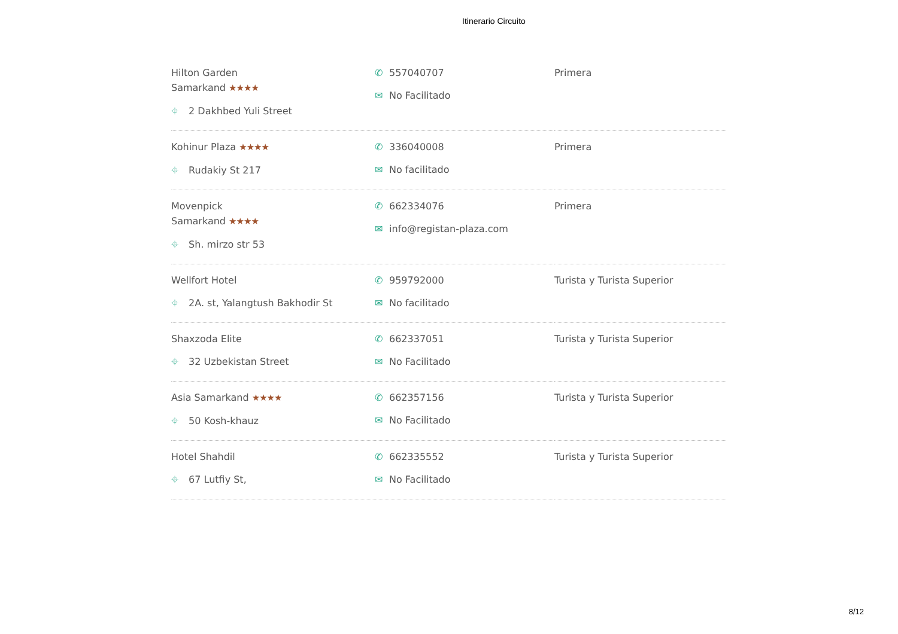Itinerario Circuito
| Hilton Garden Samarkand ★★★★ ⌖ 2 Dakhbed Yuli Street | ✆ 557040707 ✉ No Facilitado | Primera |
| Kohinur Plaza ★★★★ ⌖ Rudakiy St 217 | ✆ 336040008 ✉ No facilitado | Primera |
| Movenpick Samarkand ★★★★ ⌖ Sh. mirzo str 53 | ✆ 662334076 ✉ info@registan-plaza.com | Primera |
| Wellfort Hotel ⌖ 2A. st, Yalangtush Bakhodir St | ✆ 959792000 ✉ No facilitado | Turista y Turista Superior |
| Shaxzoda Elite ⌖ 32 Uzbekistan Street | ✆ 662337051 ✉ No Facilitado | Turista y Turista Superior |
| Asia Samarkand ★★★★ ⌖ 50 Kosh-khauz | ✆ 662357156 ✉ No Facilitado | Turista y Turista Superior |
| Hotel Shahdil ⌖ 67 Lutfiy St, | ✆ 662335552 ✉ No Facilitado | Turista y Turista Superior |
8/12